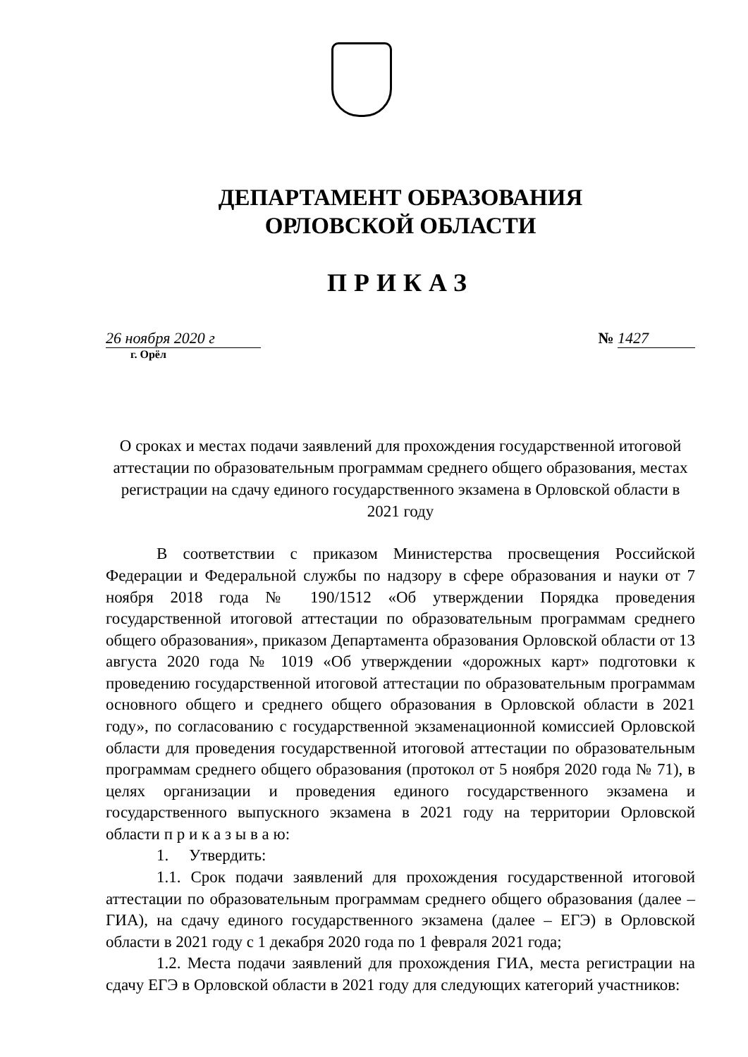ДЕПАРТАМЕНТ ОБРАЗОВАНИЯ
ОРЛОВСКОЙ ОБЛАСТИ
ПРИКАЗ
26 ноября 2020 г № 1427
г. Орёл
О сроках и местах подачи заявлений для прохождения государственной итоговой аттестации по образовательным программам среднего общего образования, местах регистрации на сдачу единого государственного экзамена в Орловской области в 2021 году
В соответствии с приказом Министерства просвещения Российской Федерации и Федеральной службы по надзору в сфере образования и науки от 7 ноября 2018 года № 190/1512 «Об утверждении Порядка проведения государственной итоговой аттестации по образовательным программам среднего общего образования», приказом Департамента образования Орловской области от 13 августа 2020 года № 1019 «Об утверждении «дорожных карт» подготовки к проведению государственной итоговой аттестации по образовательным программам основного общего и среднего общего образования в Орловской области в 2021 году», по согласованию с государственной экзаменационной комиссией Орловской области для проведения государственной итоговой аттестации по образовательным программам среднего общего образования (протокол от 5 ноября 2020 года № 71), в целях организации и проведения единого государственного экзамена и государственного выпускного экзамена в 2021 году на территории Орловской области п р и к а з ы в а ю:
1. Утвердить:
1.1. Срок подачи заявлений для прохождения государственной итоговой аттестации по образовательным программам среднего общего образования (далее – ГИА), на сдачу единого государственного экзамена (далее – ЕГЭ) в Орловской области в 2021 году с 1 декабря 2020 года по 1 февраля 2021 года;
1.2. Места подачи заявлений для прохождения ГИА, места регистрации на сдачу ЕГЭ в Орловской области в 2021 году для следующих категорий участников: